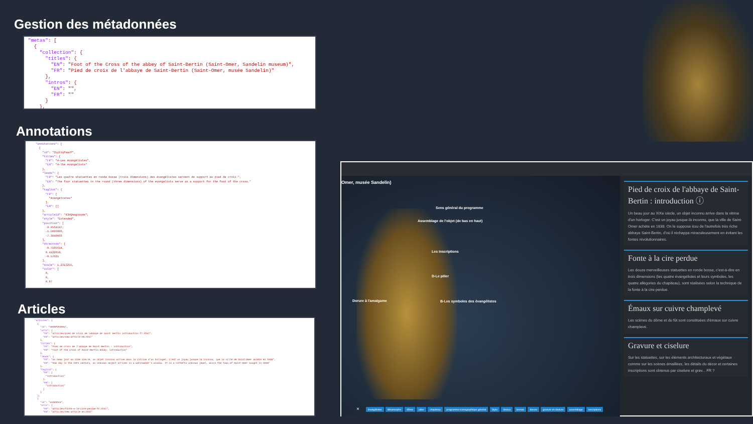Gestion des métadonnées
"metas": [ { "collection": { "titles": { "EN": "Foot of the Cross of the abbey of Saint-Bertin (Saint-Omer, Sandelin museum)", "FR": "Pied de croix de l'abbaye de Saint-Bertin (Saint-Omer, musée Sandelin)" }, "intros": { "EN": "", "FR": "" } },
Annotations
"annotations": [ { "id": "35ZtYqfmacf", "titles": { "FR": "A-Les évangélistes", "EN": "A-The evangelists" }, "leads": { "FR": "Les quatre statuettes en ronde bosse (trois dimensions) des évangélistes servent de support au pied de croix.", "EN": "The four statuettes in the round (three dimensions) of the evangelists serve as a support for the foot of the cross." }, "taglist": { "FR": [ "évangélistes" ], "EN": [] }, "articleId": "43HQmagisums", "style": "Extended", "position": [ -8.9564147, -1.5086006, -7.3840066 ], "direction": [ -0.7105614, 0.4122659, -0.57021 ], "scale": 1.2313255, "color": [ 0, 0, 0.87
Articles
"articles": { { "id": "49VKPVHdKeq", "urls": { "FR": "articles/pied de croix de labbaye de saint bertin introduction fr.html", "EN": "articles/new-article-EN.html" }, "titles": { "FR": "Pied de croix de l'abbaye de Saint Bertin : introduction", "EN": "Foot of the Cross of Saint-Bertin Abbey: introduction" }, "leads": { "FR": "Un beau jour au XIXe siècle, un objet inconnu arrive dans la vitrine d'un horloger. C'est un joyau jusque-là inconnu, que la ville de Saint-Omer achète en 1838", "EN": "One day in the 19th century, an unknown object arrives in a watchmaker's window. It is a hitherto unknown jewel, which the town of Saint-Omer bought in 1838" }, "taglist": { "FR": [ "introduction" ], "EN": [ "introduction" ] } }, { "id": "anbkHOvm", "urls": { "FR": "articles/fonte-a-la-cire-perdue-fr.html", "EN": "articles/new article en.html"
Omer, musée Sandelin)
Sens général du programme
Assemblage de l'objet (de bas en haut)
Les inscriptions
D-Le pilier
Dorure à l'amalgame
B-Les symboles des évangélistes
×
évangélistes tétramorphe dôme pilier chapiteau programme iconographique général Style émaux bronze dorure gravure et ciselure assemblage inscriptions
Pied de croix de l'abbaye de Saint-Bertin : introduction ⓘ
Un beau jour au XIXe siècle, un objet inconnu arrive dans la vitrine d'un horloger. C'est un joyau jusque-là inconnu, que la ville de Saint-Omer achète en 1838. On le suppose issu de l'autrefois très riche abbaye Saint-Bertin, d'où il réchappa miraculeusement en évitant les fontes révolutionnaires.
Fonte à la cire perdue
Les douze merveilleuses statuettes en ronde bosse, c'est-à-dire en trois dimensions (les quatre évangélistes et leurs symboles, les quatre allégories du chapiteau), sont réalisées selon la technique de la fonte à la cire perdue.
Émaux sur cuivre champlevé
Les scènes du dôme et du fût sont constituées d'émaux sur cuivre champlevé.
Gravure et ciselure
Sur les statuettes, sur les éléments architecturaux et végétaux comme sur les scènes émaillées, les détails du décor et certaines inscriptions sont obtenus par ciselure et grav... FR ?